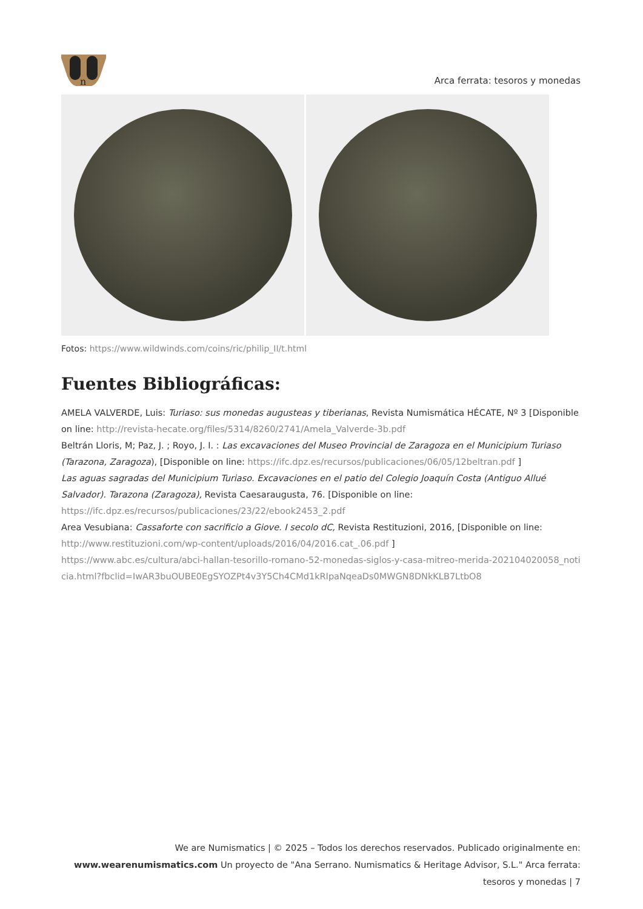n
Arca ferrata: tesoros y monedas
Fotos: https://www.wildwinds.com/coins/ric/philip_II/t.html
Fuentes Bibliográficas:
AMELA VALVERDE, Luis: Turiaso: sus monedas augusteas y tiberianas, Revista Numismática HÉCATE, Nº 3 [Disponible on line: http://revista-hecate.org/files/5314/8260/2741/Amela_Valverde-3b.pdf
Beltrán Lloris, M; Paz, J. ; Royo, J. I. : Las excavaciones del Museo Provincial de Zaragoza en el Municipium Turiaso (Tarazona, Zaragoza), [Disponible on line: https://ifc.dpz.es/recursos/publicaciones/06/05/12beltran.pdf ]
Las aguas sagradas del Municipium Turiaso. Excavaciones en el patio del Colegio Joaquín Costa (Antiguo Allué Salvador). Tarazona (Zaragoza), Revista Caesaraugusta, 76. [Disponible on line: https://ifc.dpz.es/recursos/publicaciones/23/22/ebook2453_2.pdf
Area Vesubiana: Cassaforte con sacrificio a Giove. I secolo dC, Revista Restituzioni, 2016, [Disponible on line: http://www.restituzioni.com/wp-content/uploads/2016/04/2016.cat_.06.pdf ]
https://www.abc.es/cultura/abci-hallan-tesorillo-romano-52-monedas-siglos-y-casa-mitreo-merida-202104020058_noticia.html?fbclid=IwAR3buOUBE0EgSYOZPt4v3Y5Ch4CMd1kRIpaNqeaDs0MWGN8DNkKLB7LtbO8
We are Numismatics | © 2025 – Todos los derechos reservados. Publicado originalmente en: www.wearenumismatics.com Un proyecto de "Ana Serrano. Numismatics & Heritage Advisor, S.L." Arca ferrata: tesoros y monedas | 7